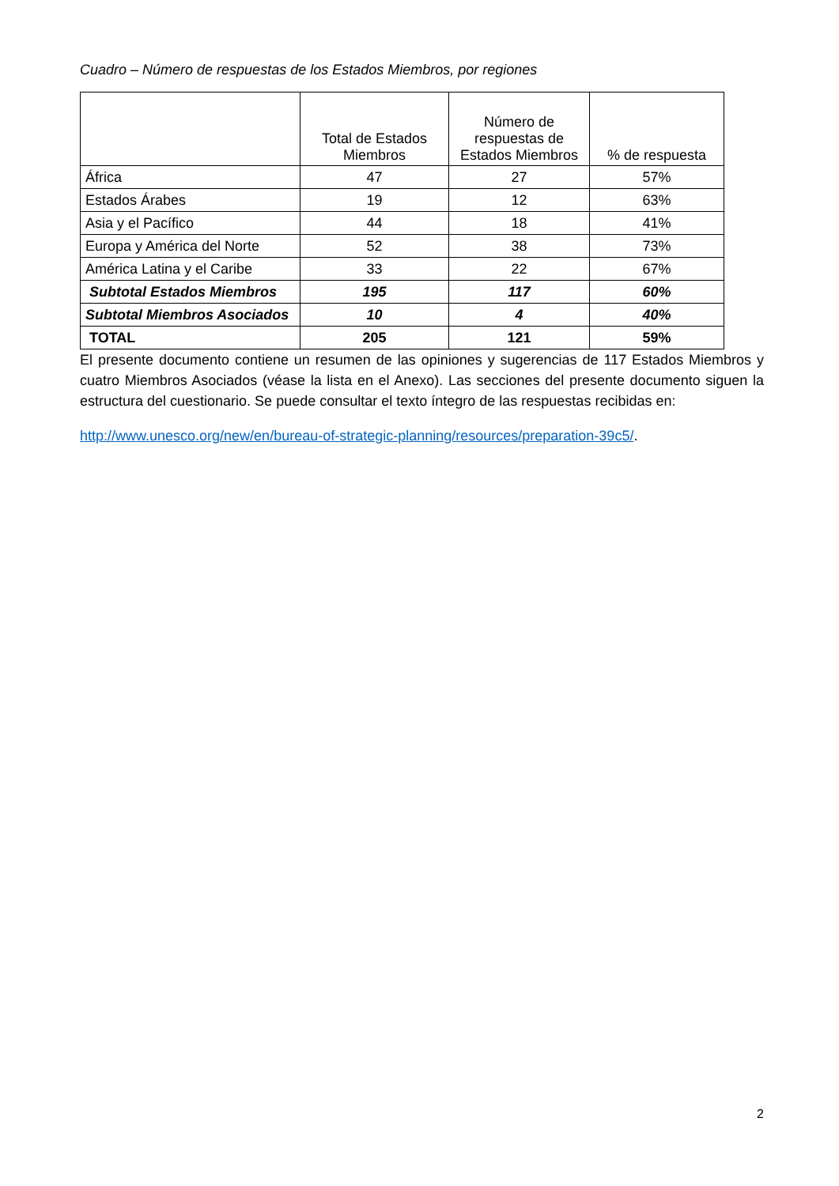Cuadro – Número de respuestas de los Estados Miembros, por regiones
| | Total de Estados Miembros | Número de respuestas de Estados Miembros | % de respuesta |
| --- | --- | --- | --- |
| África | 47 | 27 | 57% |
| Estados Árabes | 19 | 12 | 63% |
| Asia y el Pacífico | 44 | 18 | 41% |
| Europa y América del Norte | 52 | 38 | 73% |
| América Latina y el Caribe | 33 | 22 | 67% |
| Subtotal Estados Miembros | 195 | 117 | 60% |
| Subtotal Miembros Asociados | 10 | 4 | 40% |
| TOTAL | 205 | 121 | 59% |
El presente documento contiene un resumen de las opiniones y sugerencias de 117 Estados Miembros y cuatro Miembros Asociados (véase la lista en el Anexo). Las secciones del presente documento siguen la estructura del cuestionario. Se puede consultar el texto íntegro de las respuestas recibidas en:
http://www.unesco.org/new/en/bureau-of-strategic-planning/resources/preparation-39c5/.
2